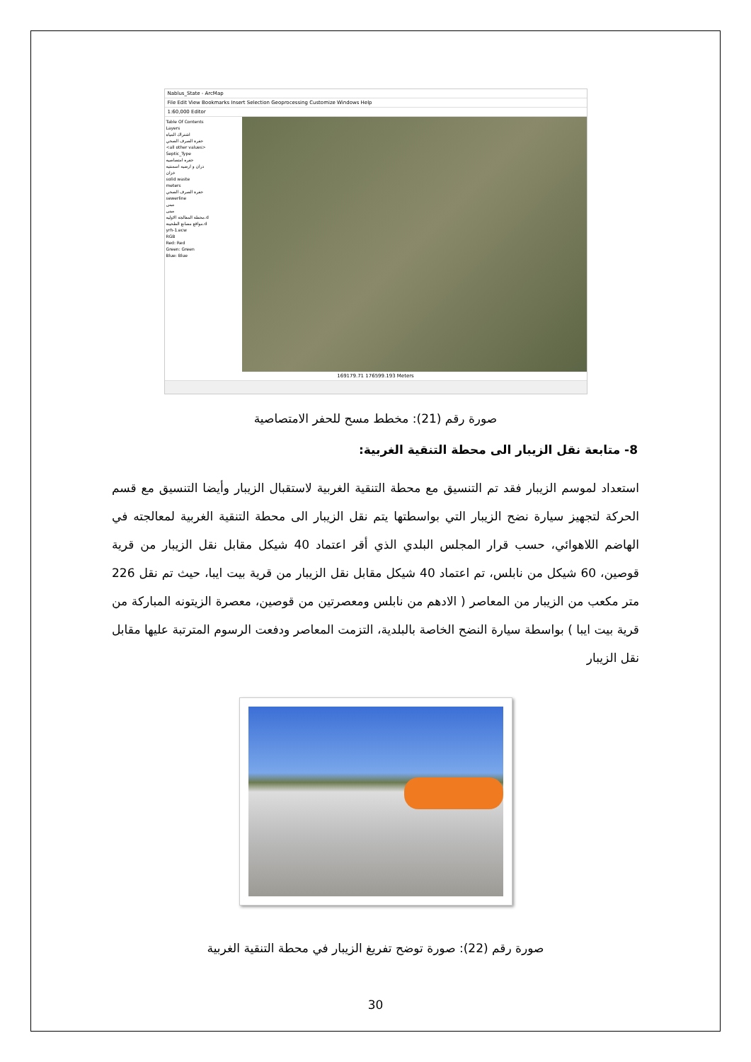Nablus_State - ArcMap
File Edit View Bookmarks Insert Selection Geoprocessing Customize Windows Help
1:60,000 Editor
Table Of Contents
Layers
اشتراك المياه
حفرة الصرف الصحي
<all other values>
Septic_Type
حفره امتصاصيه
دران و ارضيه اسمنتيه
خزان
solid waste
meters
حفرة الصرف الصحي
sewerline
مبنى
مبنى
محطة المعالجة الاوليه.d
مواقع مصانع الطحينة.d
yrh-1.ecw
RGB
Red: Red
Green: Green
Blue: Blue
169179.71 176599.193 Meters
صورة رقم (21): مخطط مسح للحفر الامتصاصية
8- متابعة نقل الزيبار الى محطة التنقية الغربية:
استعداد لموسم الزيبار فقد تم التنسيق مع محطة التنقية الغربية لاستقبال الزيبار وأيضا التنسيق مع قسم الحركة لتجهيز سيارة نضح الزيبار التي بواسطتها يتم نقل الزيبار الى محطة التنقية الغربية لمعالجته في الهاضم اللاهوائي، حسب قرار المجلس البلدي الذي أقر اعتماد 40 شيكل مقابل نقل الزيبار من قرية قوصين، 60 شيكل من نابلس، تم اعتماد 40 شيكل مقابل نقل الزيبار من قرية بيت ايبا، حيث تم نقل 226 متر مكعب من الزيبار من المعاصر ( الادهم من نابلس ومعصرتين من قوصين، معصرة الزيتونه المباركة من قرية بيت ايبا ) بواسطة سيارة النضح الخاصة بالبلدية، التزمت المعاصر ودفعت الرسوم المترتبة عليها مقابل نقل الزيبار
صورة رقم (22): صورة توضح تفريغ الزيبار في محطة التنقية الغربية
30